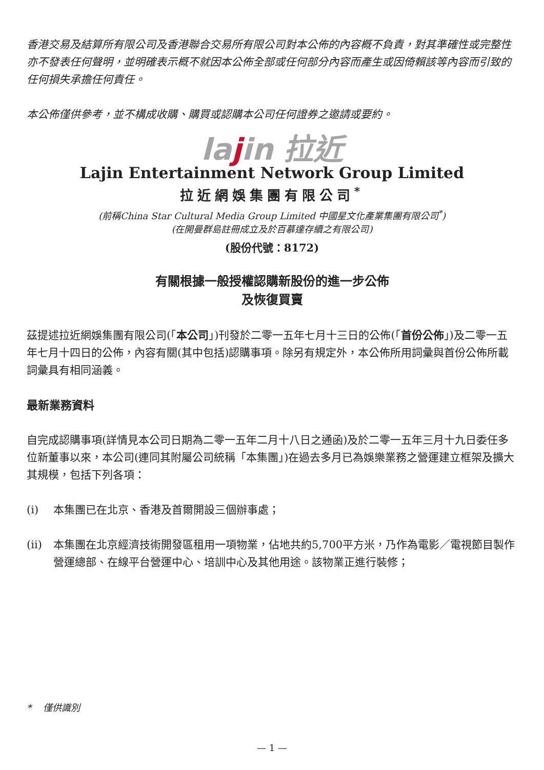香港交易及結算所有限公司及香港聯合交易所有限公司對本公佈的內容概不負責，對其準確性或完整性亦不發表任何聲明，並明確表示概不就因本公佈全部或任何部分內容而產生或因倚賴該等內容而引致的任何損失承擔任何責任。
本公佈僅供參考，並不構成收購、購買或認購本公司任何證券之邀請或要約。
lajin 拉近
Lajin Entertainment Network Group Limited
拉近網娛集團有限公司<sup>*</sup>
(前稱China Star Cultural Media Group Limited 中國星文化產業集團有限公司<sup>*</sup>)
(在開曼群島註冊成立及於百慕達存續之有限公司)
(股份代號：8172)
有關根據一般授權認購新股份的進一步公佈
及恢復買賣
茲提述拉近網娛集團有限公司(「本公司」)刊發於二零一五年七月十三日的公佈(「首份公佈」)及二零一五年七月十四日的公佈，內容有關(其中包括)認購事項。除另有規定外，本公佈所用詞彙與首份公佈所載詞彙具有相同涵義。
最新業務資料
自完成認購事項(詳情見本公司日期為二零一五年二月十八日之通函)及於二零一五年三月十九日委任多位新董事以來，本公司(連同其附屬公司統稱「本集團」)在過去多月已為娛樂業務之營運建立框架及擴大其規模，包括下列各項：
(i) 本集團已在北京、香港及首爾開設三個辦事處；
(ii) 本集團在北京經濟技術開發區租用一項物業，佔地共約5,700平方米，乃作為電影／電視節目製作營運總部、在線平台營運中心、培訓中心及其他用途。該物業正進行裝修；
* 僅供識別
— 1 —